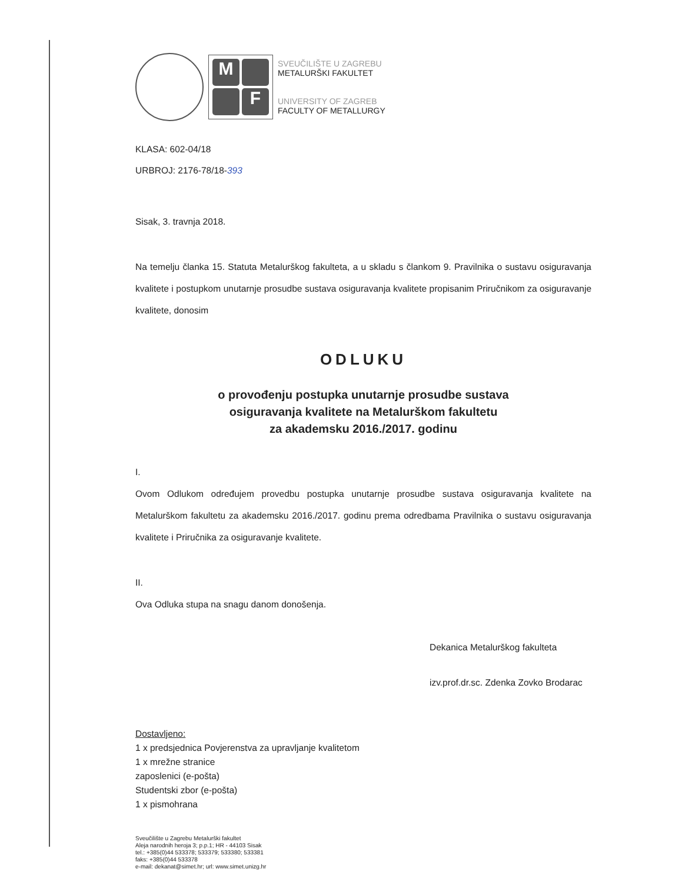M
F
SVEUČILIŠTE U ZAGREBU
METALURŠKI FAKULTET
UNIVERSITY OF ZAGREB
FACULTY OF METALLURGY
KLASA: 602-04/18
URBROJ: 2176-78/18-393
Sisak, 3. travnja 2018.
Na temelju članka 15. Statuta Metalurškog fakulteta, a u skladu s člankom 9. Pravilnika o sustavu osiguravanja kvalitete i postupkom unutarnje prosudbe sustava osiguravanja kvalitete propisanim Priručnikom za osiguravanje kvalitete, donosim
ODLUKU
o provođenju postupka unutarnje prosudbe sustava
osiguravanja kvalitete na Metalurškom fakultetu
za akademsku 2016./2017. godinu
I.
Ovom Odlukom određujem provedbu postupka unutarnje prosudbe sustava osiguravanja kvalitete na Metalurškom fakultetu za akademsku 2016./2017. godinu prema odredbama Pravilnika o sustavu osiguravanja kvalitete i Priručnika za osiguravanje kvalitete.
II.
Ova Odluka stupa na snagu danom donošenja.
Dekanica Metalurškog fakulteta
izv.prof.dr.sc. Zdenka Zovko Brodarac
Dostavljeno:
1 x predsjednica Povjerenstva za upravljanje kvalitetom
1 x mrežne stranice
zaposlenici (e-pošta)
Studentski zbor (e-pošta)
1 x pismohrana
Sveučilište u Zagrebu Metalurški fakultet
Aleja narodnih heroja 3; p.p.1; HR - 44103 Sisak
tel.: +385(0)44 533378; 533379; 533380; 533381
faks: +385(0)44 533378
e-mail: dekanat@simet.hr; url: www.simet.unizg.hr